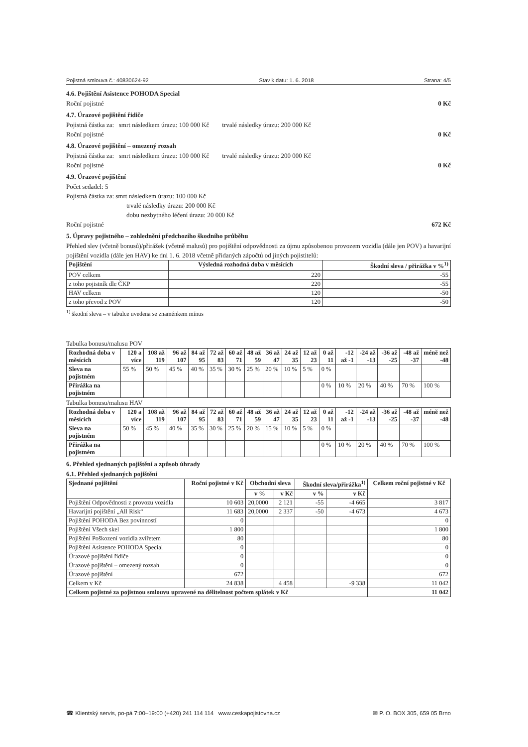Pojistná smlouva č.: 40830624-92 Stav k datu: 1. 6. 2018 Strana: 4/5
4.6. Pojištění Asistence POHODA Special
Roční pojistné 0 Kč
4.7. Úrazové pojištění řidiče
Pojistná částka za: smrt následkem úrazu: 100 000 Kč trvalé následky úrazu: 200 000 Kč
Roční pojistné 0 Kč
4.8. Úrazové pojištění – omezený rozsah
Pojistná částka za: smrt následkem úrazu: 100 000 Kč trvalé následky úrazu: 200 000 Kč
Roční pojistné 0 Kč
4.9. Úrazové pojištění
Počet sedadel: 5
Pojistná částka za: smrt následkem úrazu: 100 000 Kč
trvalé následky úrazu: 200 000 Kč
dobu nezbytného léčení úrazu: 20 000 Kč
Roční pojistné 672 Kč
5. Úpravy pojistného – zohlednění předchozího škodního průběhu
Přehled slev (včetně bonusů)/přirážek (včetně malusů) pro pojištění odpovědnosti za újmu způsobenou provozem vozidla (dále jen POV) a havarijní pojištění vozidla (dále jen HAV) ke dni 1. 6. 2018 včetně přidaných zápočtů od jiných pojistitelů:
| Pojištění | Výsledná rozhodná doba v měsících | Škodní sleva / přirážka v %<sup>1)</sup> |
| --- | --- | --- |
| POV celkem | 220 | -55 |
| z toho pojistník dle ČKP | 220 | -55 |
| HAV celkem | 120 | -50 |
| z toho převod z POV | 120 | -50 |
<sup>1)</sup> škodní sleva – v tabulce uvedena se znaménkem mínus
Tabulka bonusu/malusu POV
| Rozhodná doba v měsících | 120 a více | 108 až 119 | 96 až 107 | 84 až 95 | 72 až 83 | 60 až 71 | 48 až 59 | 36 až 47 | 24 až 35 | 12 až 23 | 0 až 11 | -12 až -1 | -24 až -13 | -36 až -25 | -48 až -37 | méně než -48 |
| --- | --- | --- | --- | --- | --- | --- | --- | --- | --- | --- | --- | --- | --- | --- | --- | --- |
| Sleva na pojistném | 55 % | 50 % | 45 % | 40 % | 35 % | 30 % | 25 % | 20 % | 10 % | 5 % | 0 % | | | | | |
| Přirážka na pojistném | | | | | | | | | | | 0 % | 10 % | 20 % | 40 % | 70 % | 100 % |
Tabulka bonusu/malusu HAV
| Rozhodná doba v měsících | 120 a více | 108 až 119 | 96 až 107 | 84 až 95 | 72 až 83 | 60 až 71 | 48 až 59 | 36 až 47 | 24 až 35 | 12 až 23 | 0 až 11 | -12 až -1 | -24 až -13 | -36 až -25 | -48 až -37 | méně než -48 |
| --- | --- | --- | --- | --- | --- | --- | --- | --- | --- | --- | --- | --- | --- | --- | --- | --- |
| Sleva na pojistném | 50 % | 45 % | 40 % | 35 % | 30 % | 25 % | 20 % | 15 % | 10 % | 5 % | 0 % | | | | | |
| Přirážka na pojistném | | | | | | | | | | | 0 % | 10 % | 20 % | 40 % | 70 % | 100 % |
6. Přehled sjednaných pojištění a způsob úhrady
6.1. Přehled sjednaných pojištění
| Sjednané pojištění | Roční pojistné v Kč | Obchodní sleva | | Škodní sleva/přirážka<sup>1)</sup> | | Celkem roční pojistné v Kč |
| --- | --- | --- | --- | --- | --- | --- |
| | | v % | v Kč | v % | v Kč | |
| Pojištění Odpovědnosti z provozu vozidla | 10 603 | 20,0000 | 2 121 | -55 | -4 665 | 3 817 |
| Havarijní pojištění „All Risk“ | 11 683 | 20,0000 | 2 337 | -50 | -4 673 | 4 673 |
| Pojištění POHODA Bez povinností | 0 | | | | | 0 |
| Pojištění Všech skel | 1 800 | | | | | 1 800 |
| Pojištění Poškození vozidla zvířetem | 80 | | | | | 80 |
| Pojištění Asistence POHODA Special | 0 | | | | | 0 |
| Úrazové pojištění řidiče | 0 | | | | | 0 |
| Úrazové pojištění – omezený rozsah | 0 | | | | | 0 |
| Úrazové pojištění | 672 | | | | | 672 |
| Celkem v Kč | 24 838 | | 4 458 | | -9 338 | 11 042 |
| Celkem pojistné za pojistnou smlouvu upravené na dělitelnost počtem splátek v Kč | | | | | | 11 042 |
☎ Klientský servis, po-pá 7:00–19:00 (+420) 241 114 114 www.ceskapojistovna.cz ✉ P. O. BOX 305, 659 05 Brno